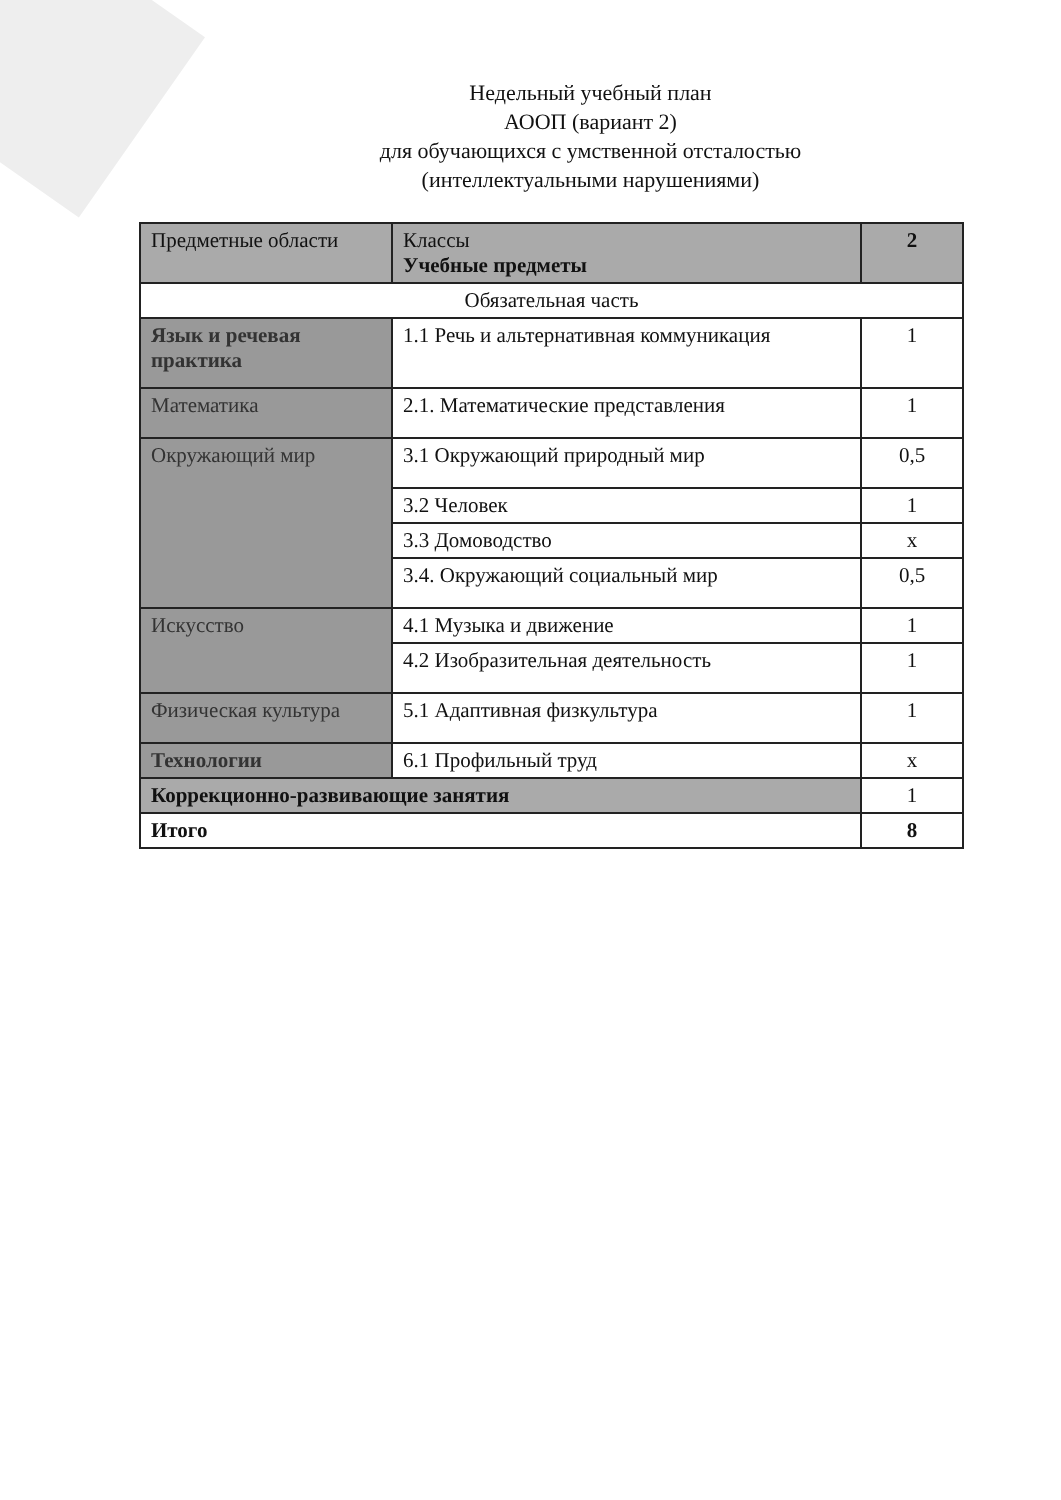Недельный учебный план
АООП (вариант 2)
для обучающихся с умственной отсталостью
(интеллектуальными нарушениями)
| Предметные области | Классы Учебные предметы | 2 |
| Обязательная часть | | |
| Язык и речевая практика | 1.1 Речь и альтернативная коммуникация | 1 |
| Математика | 2.1. Математические представления | 1 |
| Окружающий мир | 3.1 Окружающий природный мир | 0,5 |
| | 3.2 Человек | 1 |
| | 3.3 Домоводство | х |
| | 3.4. Окружающий социальный мир | 0,5 |
| Искусство | 4.1 Музыка и движение | 1 |
| | 4.2 Изобразительная деятельность | 1 |
| Физическая культура | 5.1 Адаптивная физкультура | 1 |
| Технологии | 6.1 Профильный труд | х |
| Коррекционно-развивающие занятия | | 1 |
| Итого | | 8 |